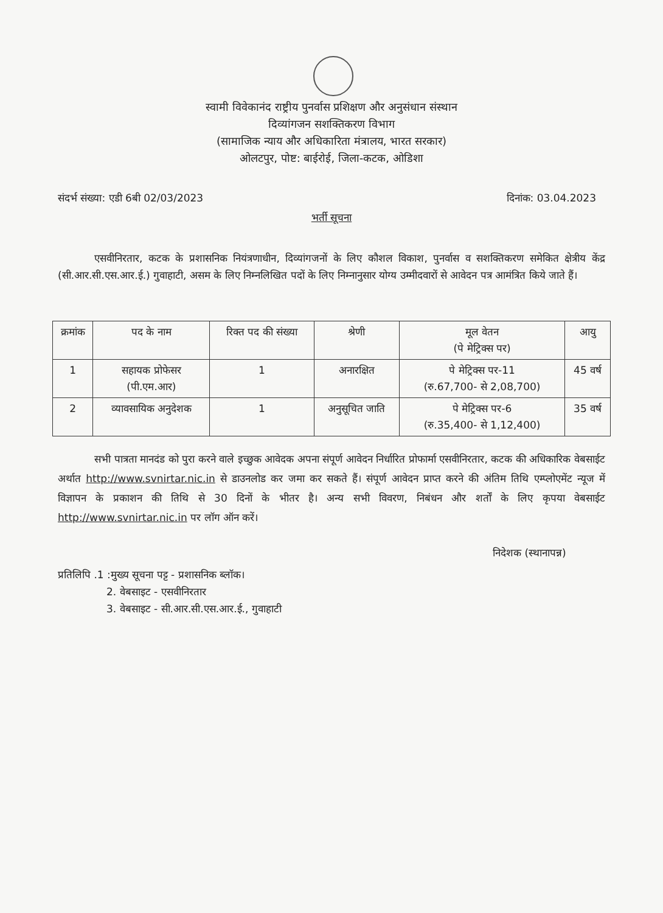स्वामी विवेकानंद राष्ट्रीय पुनर्वास प्रशिक्षण और अनुसंधान संस्थान
दिव्यांगजन सशक्तिकरण विभाग
(सामाजिक न्याय और अधिकारिता मंत्रालय, भारत सरकार)
ओलटपुर, पोष्ट: बाईरोई, जिला-कटक, ओडिशा
संदर्भ संख्या: एडी 6बी 02/03/2023 दिनांक: 03.04.2023
भर्ती सूचना
एसवीनिरतार, कटक के प्रशासनिक नियंत्रणाधीन, दिव्यांगजनों के लिए कौशल विकाश, पुनर्वास व सशक्तिकरण समेकित क्षेत्रीय केंद्र (सी.आर.सी.एस.आर.ई.) गुवाहाटी, असम के लिए निम्नलिखित पदों के लिए निम्नानुसार योग्य उम्मीदवारों से आवेदन पत्र आमंत्रित किये जाते हैं।
| क्रमांक | पद के नाम | रिक्त पद की संख्या | श्रेणी | मूल वेतन (पे मेट्रिक्स पर) | आयु |
| --- | --- | --- | --- | --- | --- |
| 1 | सहायक प्रोफेसर (पी.एम.आर) | 1 | अनारक्षित | पे मेट्रिक्स पर-11 (रु.67,700- से 2,08,700) | 45 वर्ष |
| 2 | व्यावसायिक अनुदेशक | 1 | अनुसूचित जाति | पे मेट्रिक्स पर-6 (रु.35,400- से 1,12,400) | 35 वर्ष |
सभी पात्रता मानदंड को पुरा करने वाले इच्छुक आवेदक अपना संपूर्ण आवेदन निर्धारित प्रोफार्मा एसवीनिरतार, कटक की अधिकारिक वेबसाईट अर्थात http://www.svnirtar.nic.in से डाउनलोड कर जमा कर सकते हैं। संपूर्ण आवेदन प्राप्त करने की अंतिम तिथि एम्प्लोएमेंट न्यूज में विज्ञापन के प्रकाशन की तिथि से 30 दिनों के भीतर है। अन्य सभी विवरण, निबंधन और शर्तों के लिए कृपया वेबसाईट http://www.svnirtar.nic.in पर लॉग ऑन करें।
निदेशक (स्थानापन्न)
प्रतिलिपि .1 :मुख्य सूचना पट्ट - प्रशासनिक ब्लॉक।
2. वेबसाइट - एसवीनिरतार
3. वेबसाइट - सी.आर.सी.एस.आर.ई., गुवाहाटी